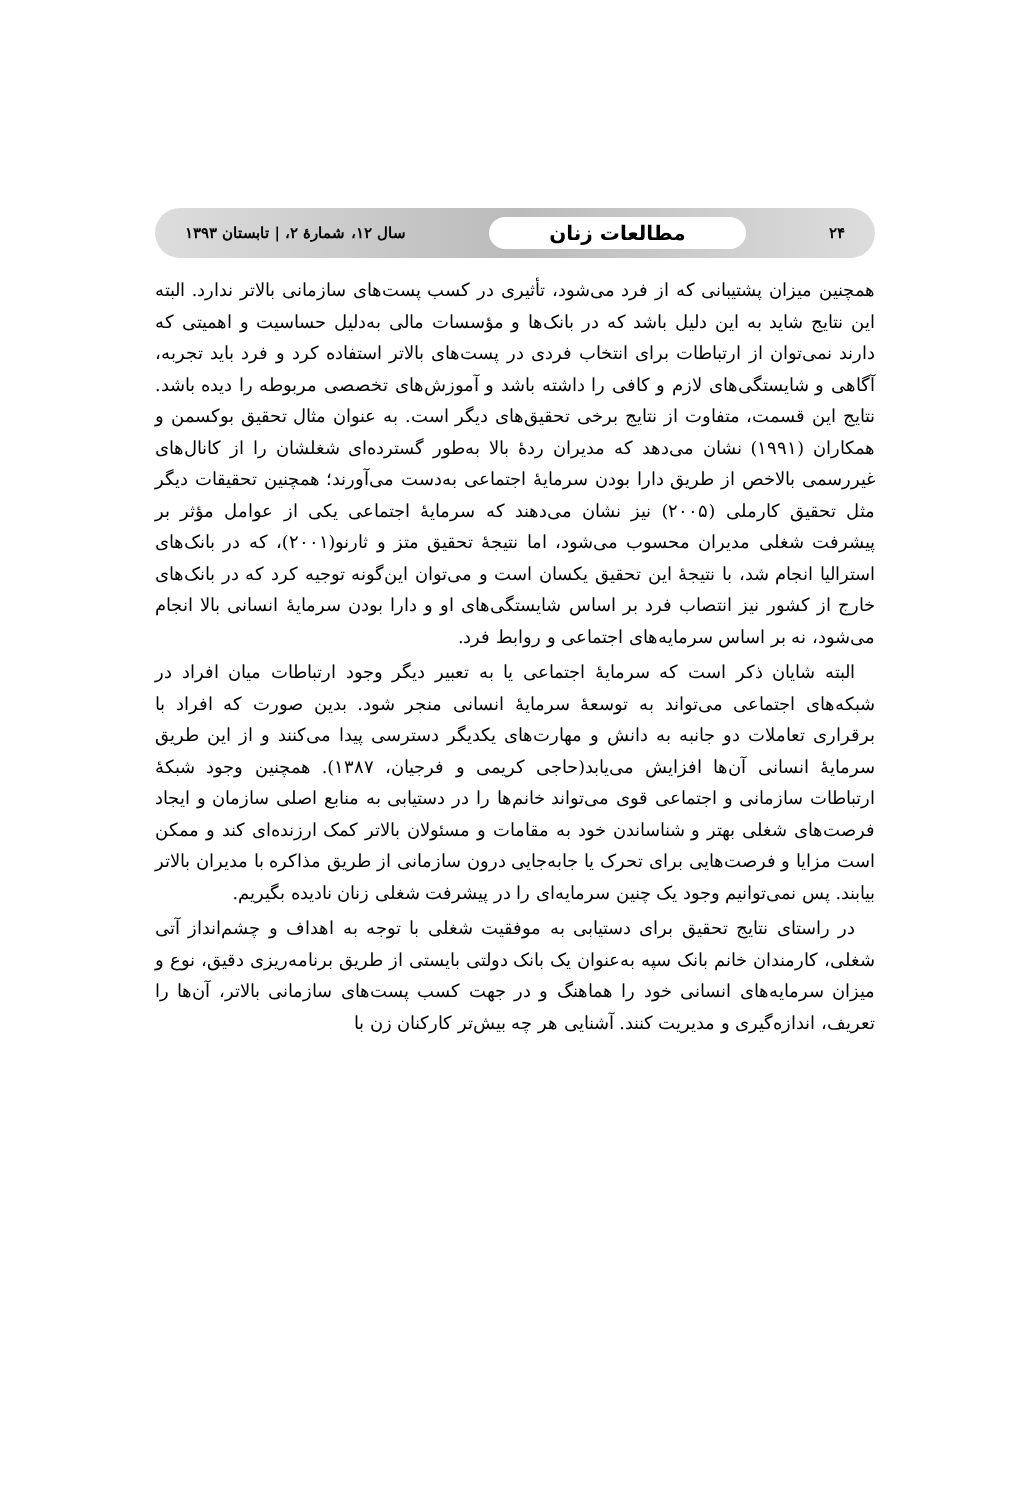۲۴ مطالعات زنان سال ۱۲، شمارهٔ ۲، | تابستان ۱۳۹۳
همچنین میزان پشتیبانی که از فرد می‌شود، تأثیری در کسب پست‌های سازمانی بالاتر ندارد. البته این نتایج شاید به این دلیل باشد که در بانک‌ها و مؤسسات مالی به‌دلیل حساسیت و اهمیتی که دارند نمی‌توان از ارتباطات برای انتخاب فردی در پست‌های بالاتر استفاده کرد و فرد باید تجربه، آگاهی و شایستگی‌های لازم و کافی را داشته باشد و آموزش‌های تخصصی مربوطه را دیده باشد. نتایج این قسمت، متفاوت از نتایج برخی تحقیق‌های دیگر است. به عنوان مثال تحقیق بوکسمن و همکاران (۱۹۹۱) نشان می‌دهد که مدیران ردهٔ بالا به‌طور گسترده‌ای شغلشان را از کانال‌های غیررسمی بالاخص از طریق دارا بودن سرمایهٔ اجتماعی به‌دست می‌آورند؛ همچنین تحقیقات دیگر مثل تحقیق کارملی (۲۰۰۵) نیز نشان می‌دهند که سرمایهٔ اجتماعی یکی از عوامل مؤثر بر پیشرفت شغلی مدیران محسوب می‌شود، اما نتیجهٔ تحقیق متز و ثارنو(۲۰۰۱)، که در بانک‌های استرالیا انجام شد، با نتیجهٔ این تحقیق یکسان است و می‌توان این‌گونه توجیه کرد که در بانک‌های خارج از کشور نیز انتصاب فرد بر اساس شایستگی‌های او و دارا بودن سرمایهٔ انسانی بالا انجام می‌شود، نه بر اساس سرمایه‌های اجتماعی و روابط فرد.
البته شایان ذکر است که سرمایهٔ اجتماعی یا به تعبیر دیگر وجود ارتباطات میان افراد در شبکه‌های اجتماعی می‌تواند به توسعهٔ سرمایهٔ انسانی منجر شود. بدین صورت که افراد با برقراری تعاملات دو جانبه به دانش و مهارت‌های یکدیگر دسترسی پیدا می‌کنند و از این طریق سرمایهٔ انسانی آن‌ها افزایش می‌یابد(حاجی کریمی و فرجیان، ۱۳۸۷). همچنین وجود شبکهٔ ارتباطات سازمانی و اجتماعی قوی می‌تواند خانم‌ها را در دستیابی به منابع اصلی سازمان و ایجاد فرصت‌های شغلی بهتر و شناساندن خود به مقامات و مسئولان بالاتر کمک ارزنده‌ای کند و ممکن است مزایا و فرصت‌هایی برای تحرک یا جابه‌جایی درون سازمانی از طریق مذاکره با مدیران بالاتر بیابند. پس نمی‌توانیم وجود یک چنین سرمایه‌ای را در پیشرفت شغلی زنان نادیده بگیریم.
در راستای نتایج تحقیق برای دستیابی به موفقیت شغلی با توجه به اهداف و چشم‌انداز آتی شغلی، کارمندان خانم بانک سپه به‌عنوان یک بانک دولتی بایستی از طریق برنامه‌ریزی دقیق، نوع و میزان سرمایه‌های انسانی خود را هماهنگ و در جهت کسب پست‌های سازمانی بالاتر، آن‌ها را تعریف، اندازه‌گیری و مدیریت کنند. آشنایی هر چه بیش‌تر کارکنان زن با